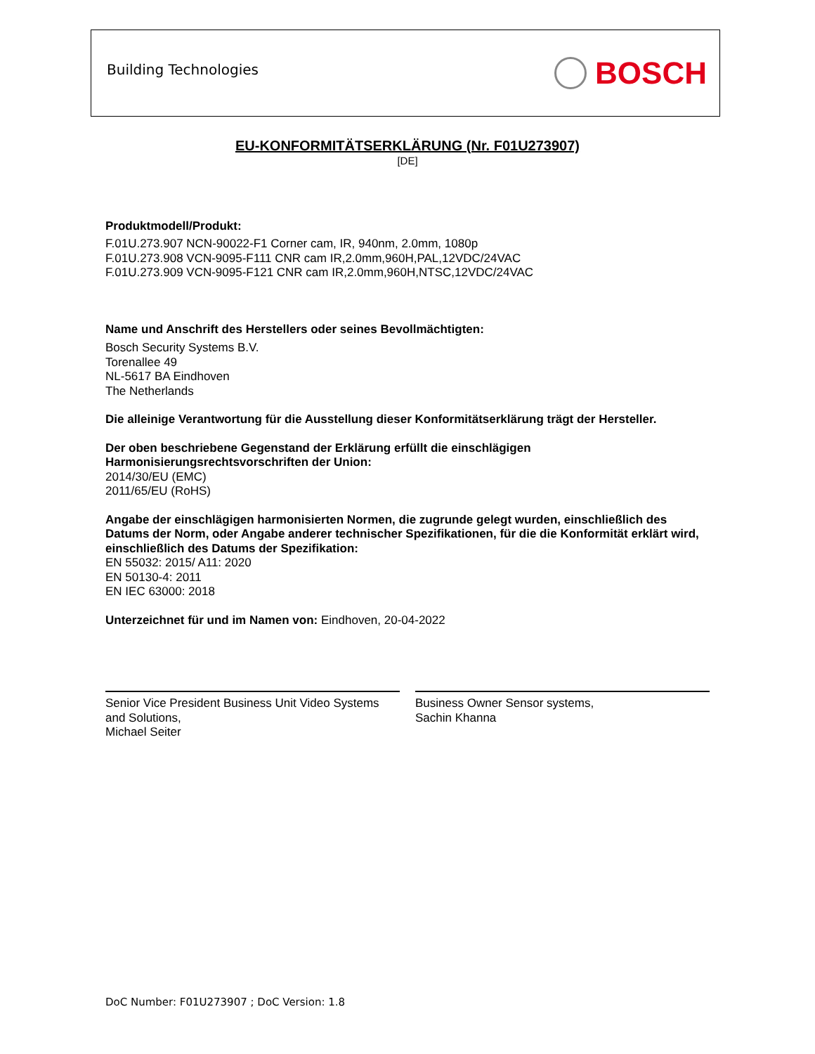Building Technologies
BOSCH
EU-KONFORMITÄTSERKLÄRUNG (Nr. F01U273907)
[DE]
Produktmodell/Produkt:
F.01U.273.907 NCN-90022-F1 Corner cam, IR, 940nm, 2.0mm, 1080p
F.01U.273.908 VCN-9095-F111 CNR cam IR,2.0mm,960H,PAL,12VDC/24VAC
F.01U.273.909 VCN-9095-F121 CNR cam IR,2.0mm,960H,NTSC,12VDC/24VAC
Name und Anschrift des Herstellers oder seines Bevollmächtigten:
Bosch Security Systems B.V.
Torenallee 49
NL-5617 BA Eindhoven
The Netherlands
Die alleinige Verantwortung für die Ausstellung dieser Konformitätserklärung trägt der Hersteller.
Der oben beschriebene Gegenstand der Erklärung erfüllt die einschlägigen
Harmonisierungsrechtsvorschriften der Union:
2014/30/EU (EMC)
2011/65/EU (RoHS)
Angabe der einschlägigen harmonisierten Normen, die zugrunde gelegt wurden, einschließlich des Datums der Norm, oder Angabe anderer technischer Spezifikationen, für die die Konformität erklärt wird, einschließlich des Datums der Spezifikation:
EN 55032: 2015/ A11: 2020
EN 50130-4: 2011
EN IEC 63000: 2018
Unterzeichnet für und im Namen von: Eindhoven, 20-04-2022
Senior Vice President Business Unit Video Systems and Solutions,
Michael Seiter
Business Owner Sensor systems,
Sachin Khanna
DoC Number: F01U273907 ; DoC Version: 1.8